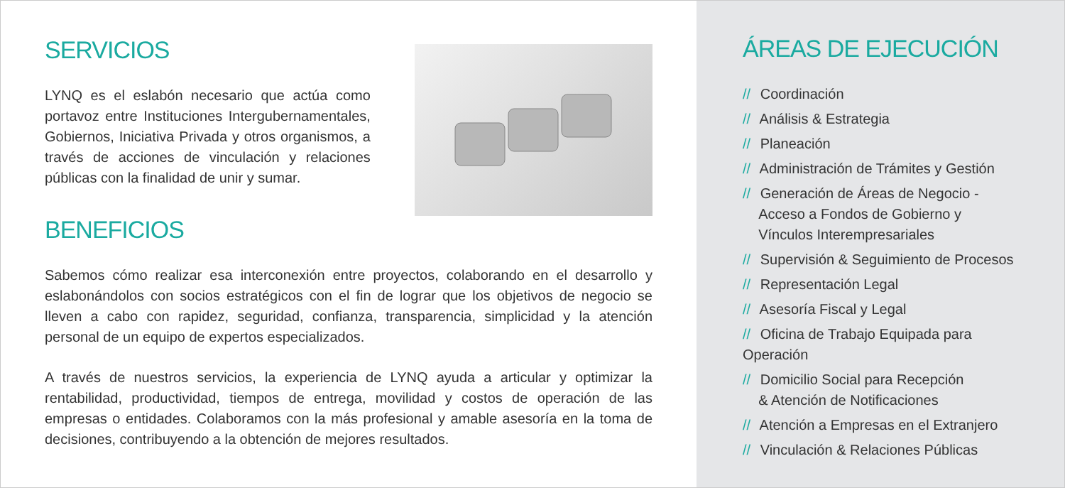SERVICIOS
LYNQ es el eslabón necesario que actúa como portavoz entre Instituciones Intergubernamentales, Gobiernos, Iniciativa Privada y otros organismos, a través de acciones de vinculación y relaciones públicas con la finalidad de unir y sumar.
BENEFICIOS
Sabemos cómo realizar esa interconexión entre proyectos, colaborando en el desarrollo y eslabonándolos con socios estratégicos con el fin de lograr que los objetivos de negocio se lleven a cabo con rapidez, seguridad, confianza, transparencia, simplicidad y la atención personal de un equipo de expertos especializados.
A través de nuestros servicios, la experiencia de LYNQ ayuda a articular y optimizar la rentabilidad, productividad, tiempos de entrega, movilidad y costos de operación de las empresas o entidades. Colaboramos con la más profesional y amable asesoría en la toma de decisiones, contribuyendo a la obtención de mejores resultados.
ÁREAS DE EJECUCIÓN
// Coordinación
// Análisis & Estrategia
// Planeación
// Administración de Trámites y Gestión
// Generación de Áreas de Negocio -
Acceso a Fondos de Gobierno y
Vínculos Interempresariales
// Supervisión & Seguimiento de Procesos
// Representación Legal
// Asesoría Fiscal y Legal
// Oficina de Trabajo Equipada para Operación
// Domicilio Social para Recepción
& Atención de Notificaciones
// Atención a Empresas en el Extranjero
// Vinculación & Relaciones Públicas